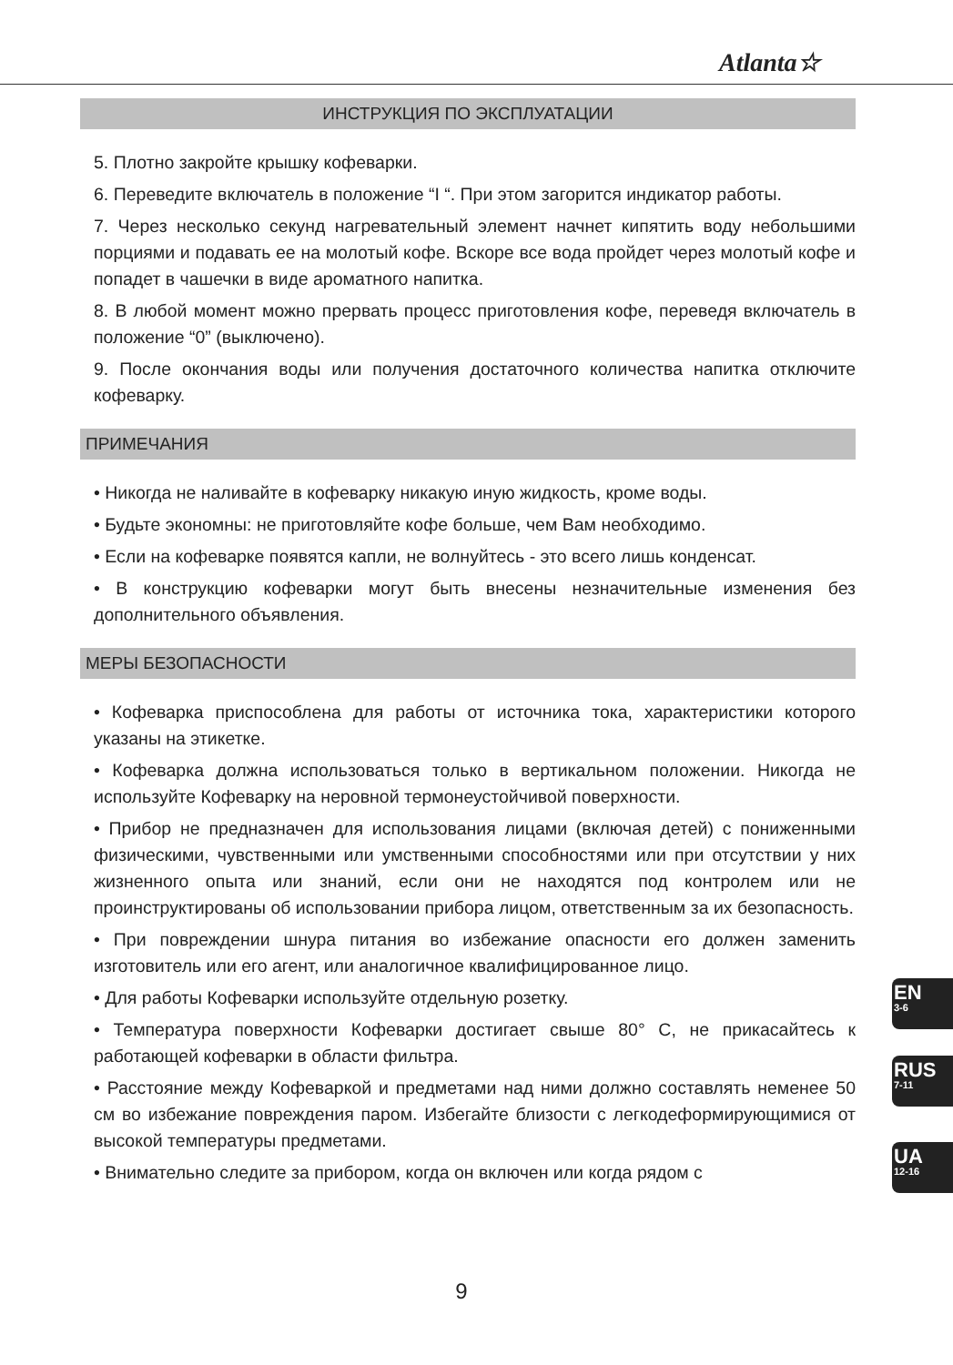Atlanta☆
ИНСТРУКЦИЯ ПО ЭКСПЛУАТАЦИИ
5. Плотно закройте крышку кофеварки.
6. Переведите включатель в положение “I “. При этом загорится индикатор работы.
7. Через несколько секунд нагревательный элемент начнет кипятить воду небольшими порциями и подавать ее на молотый кофе. Вскоре все вода пройдет через молотый кофе и попадет в чашечки в виде ароматного напитка.
8. В любой момент можно прервать процесс приготовления кофе, переведя включатель в положение “0” (выключено).
9. После окончания воды или получения достаточного количества напитка отключите кофеварку.
ПРИМЕЧАНИЯ
• Никогда не наливайте в кофеварку никакую иную жидкость, кроме воды.
• Будьте экономны: не приготовляйте кофе больше, чем Вам необходимо.
• Если на кофеварке появятся капли, не волнуйтесь - это всего лишь конденсат.
• В конструкцию кофеварки могут быть внесены незначительные изменения без дополнительного объявления.
МЕРЫ БЕЗОПАСНОСТИ
• Кофеварка приспособлена для работы от источника тока, характеристики которого указаны на этикетке.
• Кофеварка должна использоваться только в вертикальном положении. Никогда не используйте Кофеварку на неровной термонеустойчивой поверхности.
• Прибор не предназначен для использования лицами (включая детей) с пониженными физическими, чувственными или умственными способностями или при отсутствии у них жизненного опыта или знаний, если они не находятся под контролем или не проинструктированы об использовании прибора лицом, ответственным за их безопасность.
• При повреждении шнура питания во избежание опасности его должен заменить изготовитель или его агент, или аналогичное квалифицированное лицо.
• Для работы Кофеварки используйте отдельную розетку.
• Температура поверхности Кофеварки достигает свыше 80° С, не прикасайтесь к работающей кофеварки в области фильтра.
• Расстояние между Кофеваркой и предметами над ними должно составлять неменее 50 см во избежание повреждения паром. Избегайте близости с легкодеформирующимися от высокой температуры предметами.
• Внимательно следите за прибором, когда он включен или когда рядом с
EN
3-6
RUS
7-11
UA
12-16
9